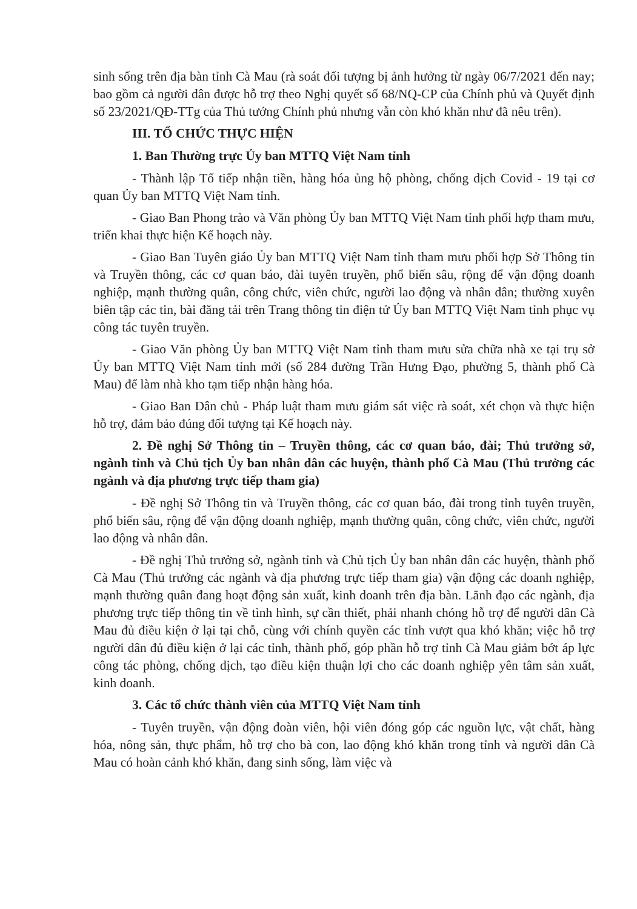sinh sống trên địa bàn tỉnh Cà Mau (rà soát đối tượng bị ảnh hưởng từ ngày 06/7/2021 đến nay; bao gồm cả người dân được hỗ trợ theo Nghị quyết số 68/NQ-CP của Chính phủ và Quyết định số 23/2021/QĐ-TTg của Thủ tướng Chính phủ nhưng vẫn còn khó khăn như đã nêu trên).
III. TỔ CHỨC THỰC HIỆN
1. Ban Thường trực Ủy ban MTTQ Việt Nam tỉnh
- Thành lập Tổ tiếp nhận tiền, hàng hóa ủng hộ phòng, chống dịch Covid - 19 tại cơ quan Ủy ban MTTQ Việt Nam tỉnh.
- Giao Ban Phong trào và Văn phòng Ủy ban MTTQ Việt Nam tỉnh phối hợp tham mưu, triển khai thực hiện Kế hoạch này.
- Giao Ban Tuyên giáo Ủy ban MTTQ Việt Nam tỉnh tham mưu phối hợp Sở Thông tin và Truyền thông, các cơ quan báo, đài tuyên truyền, phổ biến sâu, rộng để vận động doanh nghiệp, mạnh thường quân, công chức, viên chức, người lao động và nhân dân; thường xuyên biên tập các tin, bài đăng tải trên Trang thông tin điện tử Ủy ban MTTQ Việt Nam tỉnh phục vụ công tác tuyên truyền.
- Giao Văn phòng Ủy ban MTTQ Việt Nam tỉnh tham mưu sửa chữa nhà xe tại trụ sở Ủy ban MTTQ Việt Nam tỉnh mới (số 284 đường Trần Hưng Đạo, phường 5, thành phố Cà Mau) để làm nhà kho tạm tiếp nhận hàng hóa.
- Giao Ban Dân chủ - Pháp luật tham mưu giám sát việc rà soát, xét chọn và thực hiện hỗ trợ, đảm bảo đúng đối tượng tại Kế hoạch này.
2. Đề nghị Sở Thông tin – Truyền thông, các cơ quan báo, đài; Thủ trưởng sở, ngành tỉnh và Chủ tịch Ủy ban nhân dân các huyện, thành phố Cà Mau (Thủ trưởng các ngành và địa phương trực tiếp tham gia)
- Đề nghị Sở Thông tin và Truyền thông, các cơ quan báo, đài trong tỉnh tuyên truyền, phổ biến sâu, rộng để vận động doanh nghiệp, mạnh thường quân, công chức, viên chức, người lao động và nhân dân.
- Đề nghị Thủ trưởng sở, ngành tỉnh và Chủ tịch Ủy ban nhân dân các huyện, thành phố Cà Mau (Thủ trưởng các ngành và địa phương trực tiếp tham gia) vận động các doanh nghiệp, mạnh thường quân đang hoạt động sản xuất, kinh doanh trên địa bàn. Lãnh đạo các ngành, địa phương trực tiếp thông tin về tình hình, sự cần thiết, phải nhanh chóng hỗ trợ để người dân Cà Mau đủ điều kiện ở lại tại chỗ, cùng với chính quyền các tỉnh vượt qua khó khăn; việc hỗ trợ người dân đủ điều kiện ở lại các tỉnh, thành phố, góp phần hỗ trợ tỉnh Cà Mau giảm bớt áp lực công tác phòng, chống dịch, tạo điều kiện thuận lợi cho các doanh nghiệp yên tâm sản xuất, kinh doanh.
3. Các tổ chức thành viên của MTTQ Việt Nam tỉnh
- Tuyên truyền, vận động đoàn viên, hội viên đóng góp các nguồn lực, vật chất, hàng hóa, nông sản, thực phẩm, hỗ trợ cho bà con, lao động khó khăn trong tỉnh và người dân Cà Mau có hoàn cảnh khó khăn, đang sinh sống, làm việc và